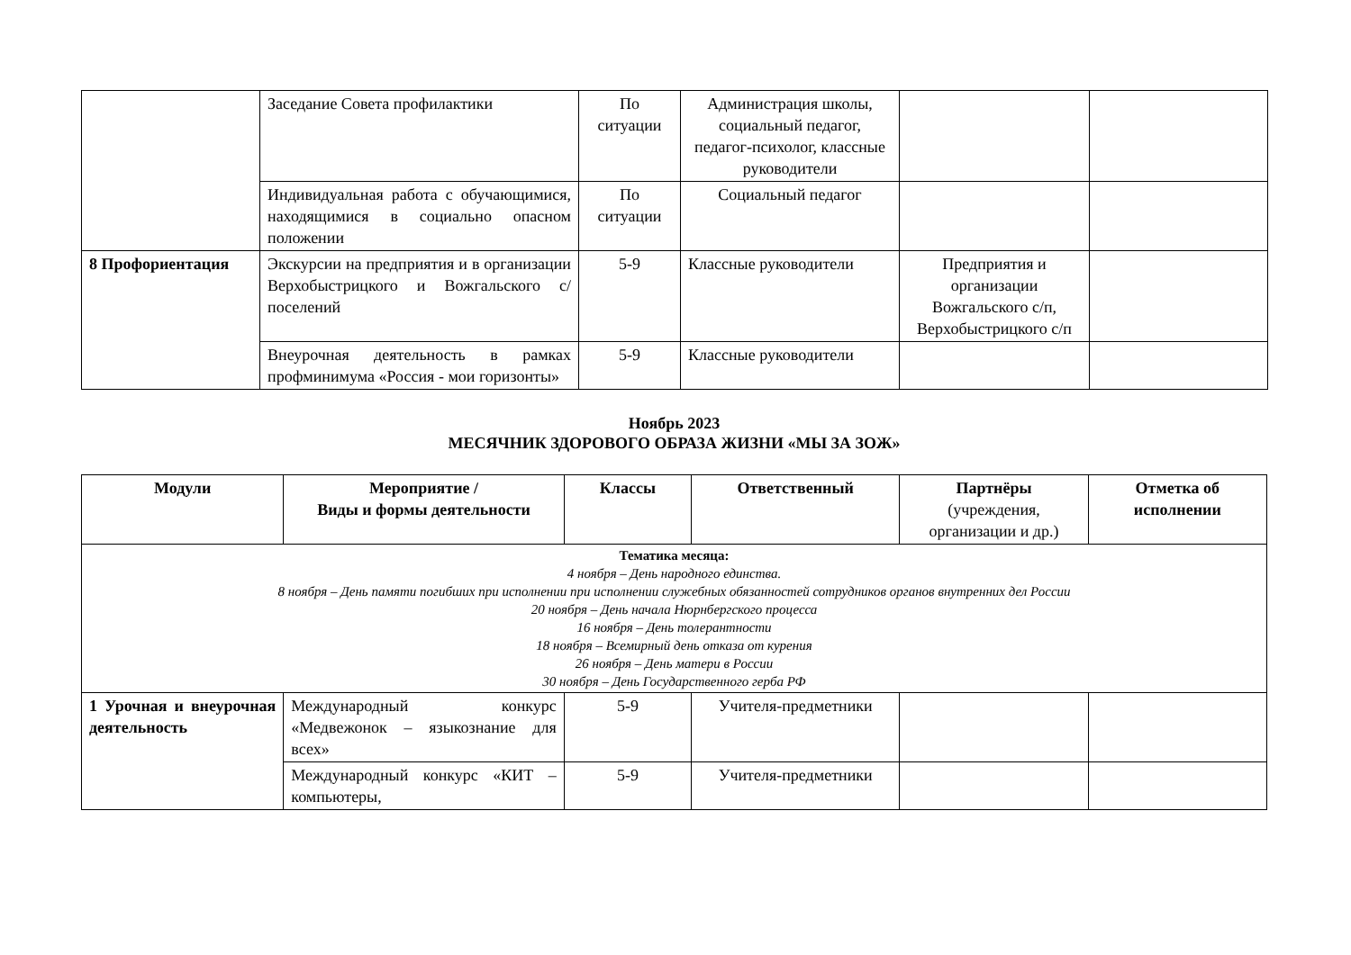| | Заседание Совета профилактики | По ситуации | Администрация школы, социальный педагог, педагог-психолог, классные руководители | | |
| | Индивидуальная работа с обучающимися, находящимися в социально опасном положении | По ситуации | Социальный педагог | | |
| 8 Профориентация | Экскурсии на предприятия и в организации Верхобыстрицкого и Вожгальского с/поселений | 5-9 | Классные руководители | Предприятия и организации Вожгальского с/п, Верхобыстрицкого с/п | |
| | Внеурочная деятельность в рамках профминимума «Россия - мои горизонты» | 5-9 | Классные руководители | | |
Ноябрь 2023
МЕСЯЧНИК ЗДОРОВОГО ОБРАЗА ЖИЗНИ «МЫ ЗА ЗОЖ»
| Модули | Мероприятие / Виды и формы деятельности | Классы | Ответственный | Партнёры (учреждения, организации и др.) | Отметка об исполнении |
| --- | --- | --- | --- | --- | --- |
| Тематика месяца: 4 ноября – День народного единства. 8 ноября – День памяти погибших при исполнении при исполнении служебных обязанностей сотрудников органов внутренних дел России 20 ноября – День начала Нюрнбергского процесса 16 ноября – День толерантности 18 ноября – Всемирный день отказа от курения 26 ноября – День матери в России 30 ноября – День Государственного герба РФ | | | | | |
| 1 Урочная и внеурочная деятельность | Международный конкурс «Медвежонок – языкознание для всех» | 5-9 | Учителя-предметники | | |
| | Международный конкурс «КИТ – компьютеры, | 5-9 | Учителя-предметники | | |